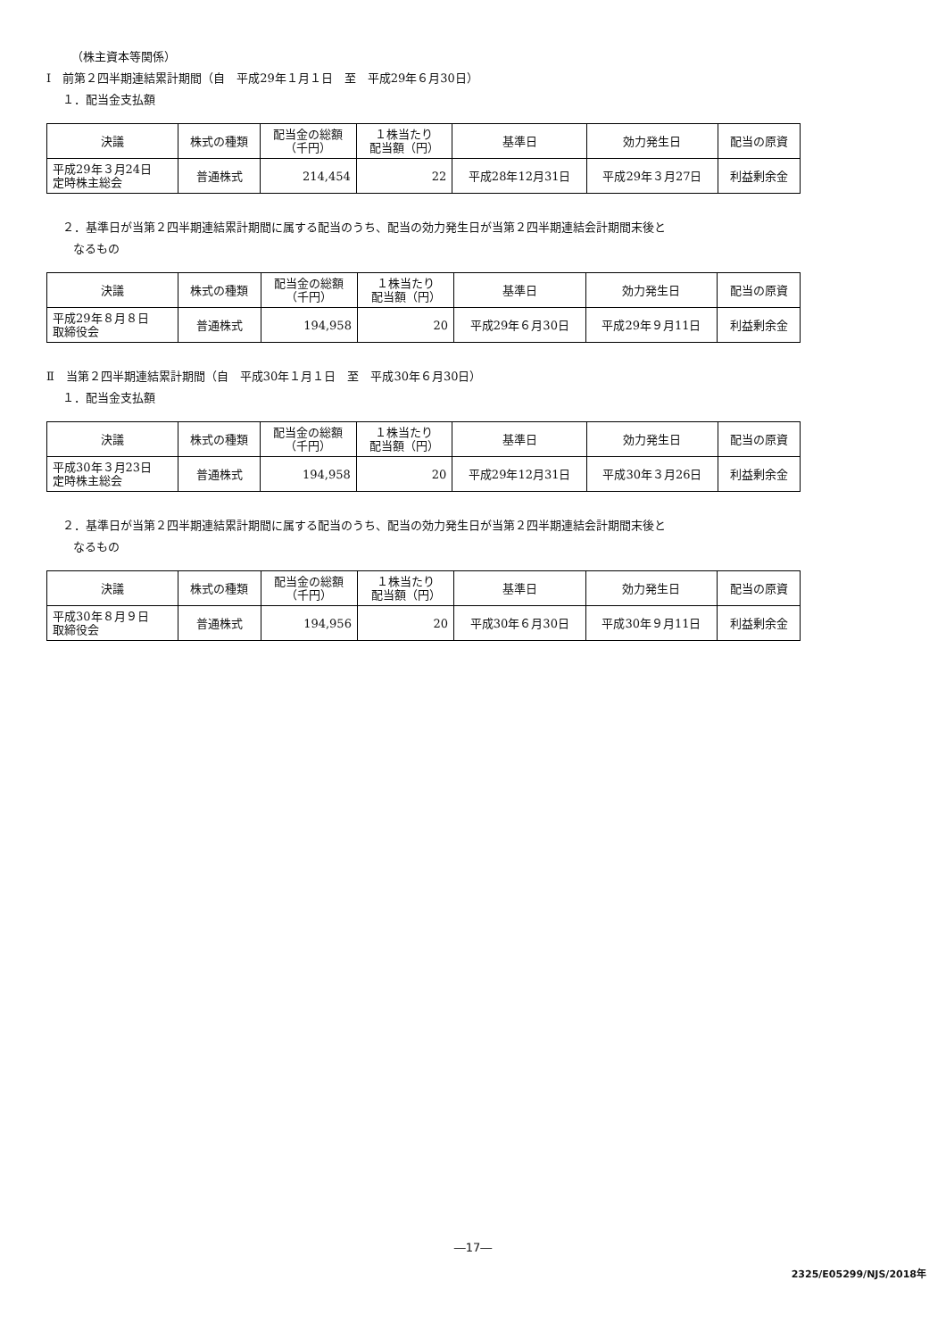（株主資本等関係）
Ⅰ　前第２四半期連結累計期間（自　平成29年１月１日　至　平成29年６月30日）
１．配当金支払額
| 決議 | 株式の種類 | 配当金の総額 （千円） | １株当たり 配当額（円） | 基準日 | 効力発生日 | 配当の原資 |
| --- | --- | --- | --- | --- | --- | --- |
| 平成29年３月24日 定時株主総会 | 普通株式 | 214,454 | 22 | 平成28年12月31日 | 平成29年３月27日 | 利益剰余金 |
２．基準日が当第２四半期連結累計期間に属する配当のうち、配当の効力発生日が当第２四半期連結会計期間末後と
なるもの
| 決議 | 株式の種類 | 配当金の総額 （千円） | １株当たり 配当額（円） | 基準日 | 効力発生日 | 配当の原資 |
| --- | --- | --- | --- | --- | --- | --- |
| 平成29年８月８日 取締役会 | 普通株式 | 194,958 | 20 | 平成29年６月30日 | 平成29年９月11日 | 利益剰余金 |
Ⅱ　当第２四半期連結累計期間（自　平成30年１月１日　至　平成30年６月30日）
１．配当金支払額
| 決議 | 株式の種類 | 配当金の総額 （千円） | １株当たり 配当額（円） | 基準日 | 効力発生日 | 配当の原資 |
| --- | --- | --- | --- | --- | --- | --- |
| 平成30年３月23日 定時株主総会 | 普通株式 | 194,958 | 20 | 平成29年12月31日 | 平成30年３月26日 | 利益剰余金 |
２．基準日が当第２四半期連結累計期間に属する配当のうち、配当の効力発生日が当第２四半期連結会計期間末後と
なるもの
| 決議 | 株式の種類 | 配当金の総額 （千円） | １株当たり 配当額（円） | 基準日 | 効力発生日 | 配当の原資 |
| --- | --- | --- | --- | --- | --- | --- |
| 平成30年８月９日 取締役会 | 普通株式 | 194,956 | 20 | 平成30年６月30日 | 平成30年９月11日 | 利益剰余金 |
―17―
2325/E05299/NJS/2018年